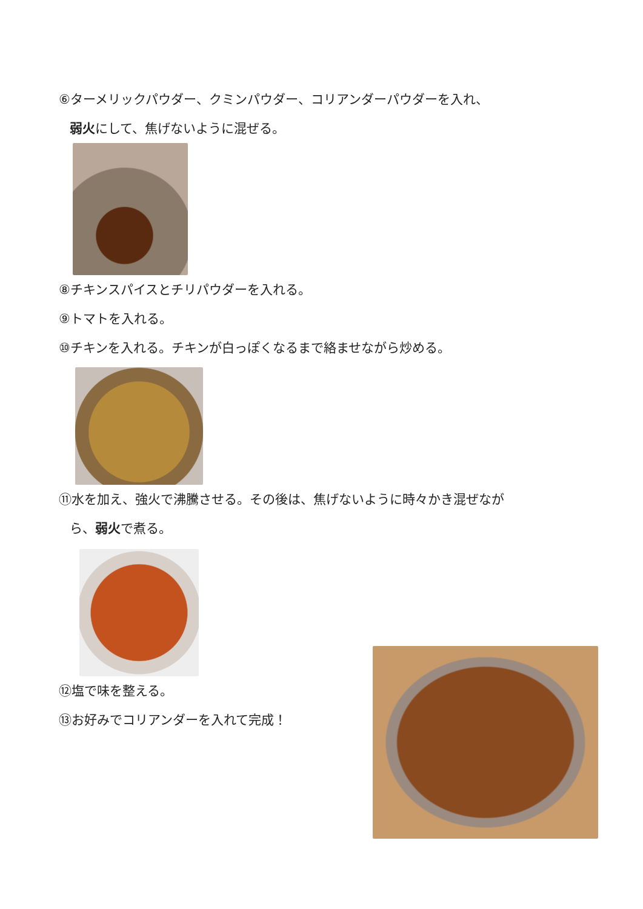⑥ターメリックパウダー、クミンパウダー、コリアンダーパウダーを入れ、
弱火にして、焦げないように混ぜる。
⑧チキンスパイスとチリパウダーを入れる。
⑨トマトを入れる。
⑩チキンを入れる。チキンが白っぽくなるまで絡ませながら炒める。
⑪水を加え、強火で沸騰させる。その後は、焦げないように時々かき混ぜなが
ら、弱火で煮る。
⑫塩で味を整える。
⑬お好みでコリアンダーを入れて完成！